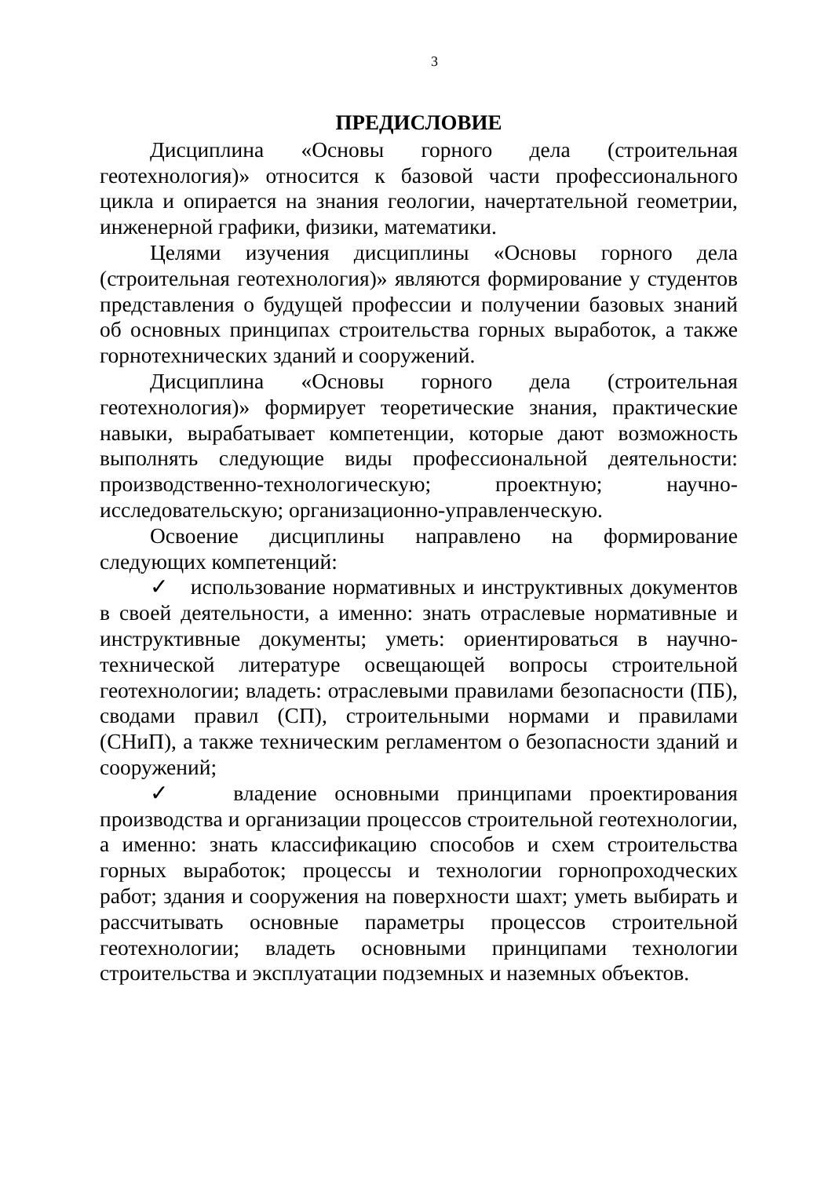3
ПРЕДИСЛОВИЕ
Дисциплина «Основы горного дела (строительная геотехнология)» относится к базовой части профессионального цикла и опирается на знания геологии, начертательной геометрии, инженерной графики, физики, математики.
Целями изучения дисциплины «Основы горного дела (строительная геотехнология)» являются формирование у студентов представления о будущей профессии и получении базовых знаний об основных принципах строительства горных выработок, а также горнотехнических зданий и сооружений.
Дисциплина «Основы горного дела (строительная геотехнология)» формирует теоретические знания, практические навыки, вырабатывает компетенции, которые дают возможность выполнять следующие виды профессиональной деятельности: производственно-технологическую; проектную; научно-исследовательскую; организационно-управленческую.
Освоение дисциплины направлено на формирование следующих компетенций:
✓ использование нормативных и инструктивных документов в своей деятельности, а именно: знать отраслевые нормативные и инструктивные документы; уметь: ориентироваться в научно-технической литературе освещающей вопросы строительной геотехнологии; владеть: отраслевыми правилами безопасности (ПБ), сводами правил (СП), строительными нормами и правилами (СНиП), а также техническим регламентом о безопасности зданий и сооружений;
✓ владение основными принципами проектирования производства и организации процессов строительной геотехнологии, а именно: знать классификацию способов и схем строительства горных выработок; процессы и технологии горнопроходческих работ; здания и сооружения на поверхности шахт; уметь выбирать и рассчитывать основные параметры процессов строительной геотехнологии; владеть основными принципами технологии строительства и эксплуатации подземных и наземных объектов.